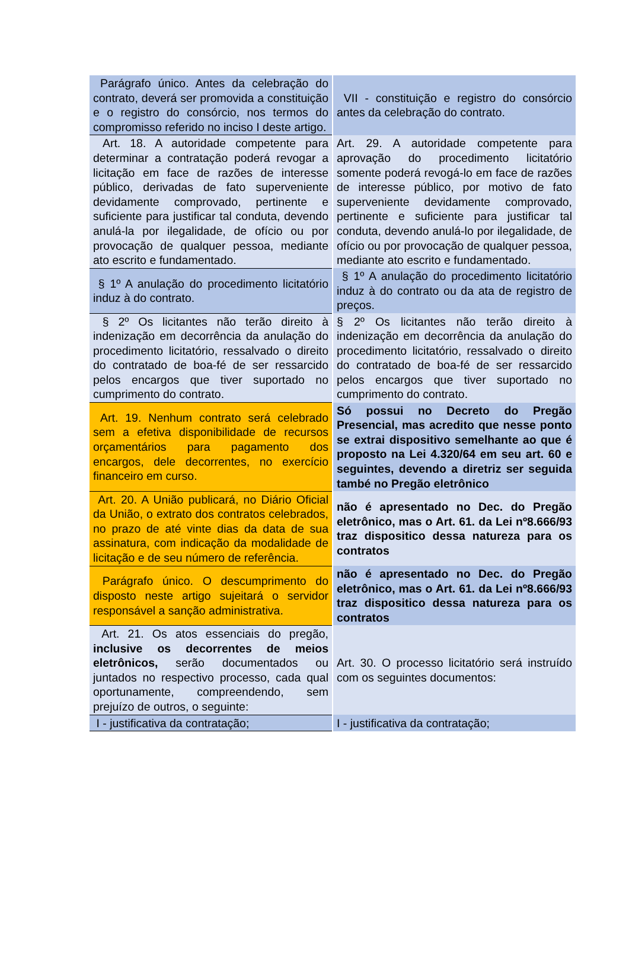| Parágrafo único. Antes da celebração do contrato, deverá ser promovida a constituição e o registro do consórcio, nos termos do compromisso referido no inciso I deste artigo. | VII - constituição e registro do consórcio antes da celebração do contrato. |
| Art. 18. A autoridade competente para determinar a contratação poderá revogar a licitação em face de razões de interesse público, derivadas de fato superveniente devidamente comprovado, pertinente e suficiente para justificar tal conduta, devendo anulá-la por ilegalidade, de ofício ou por provocação de qualquer pessoa, mediante ato escrito e fundamentado. | Art. 29. A autoridade competente para aprovação do procedimento licitatório somente poderá revogá-lo em face de razões de interesse público, por motivo de fato superveniente devidamente comprovado, pertinente e suficiente para justificar tal conduta, devendo anulá-lo por ilegalidade, de ofício ou por provocação de qualquer pessoa, mediante ato escrito e fundamentado. |
| § 1º A anulação do procedimento licitatório induz à do contrato. | § 1º A anulação do procedimento licitatório induz à do contrato ou da ata de registro de preços. |
| § 2º Os licitantes não terão direito à indenização em decorrência da anulação do procedimento licitatório, ressalvado o direito do contratado de boa-fé de ser ressarcido pelos encargos que tiver suportado no cumprimento do contrato. | § 2º Os licitantes não terão direito à indenização em decorrência da anulação do procedimento licitatório, ressalvado o direito do contratado de boa-fé de ser ressarcido pelos encargos que tiver suportado no cumprimento do contrato. |
| Art. 19. Nenhum contrato será celebrado sem a efetiva disponibilidade de recursos orçamentários para pagamento dos encargos, dele decorrentes, no exercício financeiro em curso. | Só possui no Decreto do Pregão Presencial, mas acredito que nesse ponto se extrai dispositivo semelhante ao que é proposto na Lei 4.320/64 em seu art. 60 e seguintes, devendo a diretriz ser seguida també no Pregão eletrônico |
| Art. 20. A União publicará, no Diário Oficial da União, o extrato dos contratos celebrados, no prazo de até vinte dias da data de sua assinatura, com indicação da modalidade de licitação e de seu número de referência. | não é apresentado no Dec. do Pregão eletrônico, mas o Art. 61. da Lei nº8.666/93 traz dispositico dessa natureza para os contratos |
| Parágrafo único. O descumprimento do disposto neste artigo sujeitará o servidor responsável a sanção administrativa. | não é apresentado no Dec. do Pregão eletrônico, mas o Art. 61. da Lei nº8.666/93 traz dispositico dessa natureza para os contratos |
| Art. 21. Os atos essenciais do pregão, inclusive os decorrentes de meios eletrônicos, serão documentados ou juntados no respectivo processo, cada qual oportunamente, compreendendo, sem prejuízo de outros, o seguinte: | Art. 30. O processo licitatório será instruído com os seguintes documentos: |
| I - justificativa da contratação; | I - justificativa da contratação; |